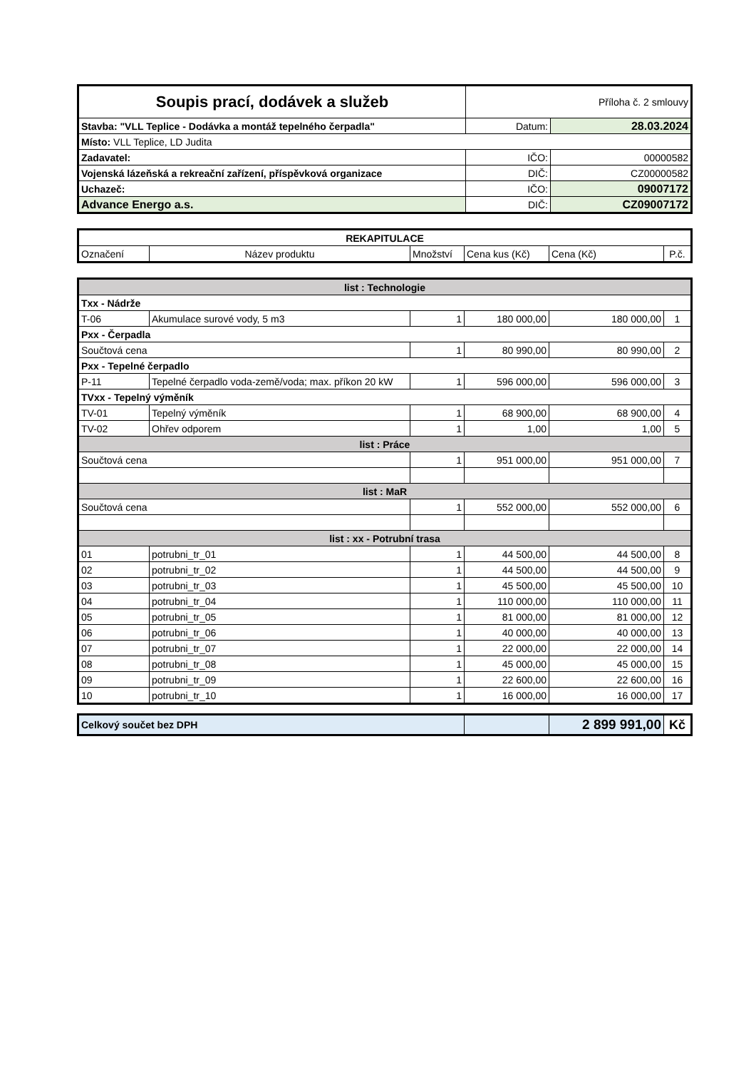| Soupis prací, dodávek a služeb | Příloha č. 2 smlouvy | |
| Stavba: "VLL Teplice - Dodávka a montáž tepelného čerpadla" | Datum: | 28.03.2024 |
| Místo: VLL Teplice, LD Judita | | |
| Zadavatel: | IČO: | 00000582 |
| Vojenská lázeňská a rekreační zařízení, příspěvková organizace | DIČ: | CZ00000582 |
| Uchazeč: | IČO: | 09007172 |
| Advance Energo a.s. | DIČ: | CZ09007172 |
| REKAPITULACE | | | | | |
| --- | --- | --- | --- | --- | --- |
| Označení | Název produktu | Množství | Cena kus (Kč) | Cena (Kč) | P.č. |
| list : Technologie | | | | | |
| Txx - Nádrže | | | | | |
| T-06 | Akumulace surové vody, 5 m3 | 1 | 180 000,00 | 180 000,00 | 1 |
| Pxx - Čerpadla | | | | | |
| Součtová cena | | 1 | 80 990,00 | 80 990,00 | 2 |
| Pxx - Tepelné čerpadlo | | | | | |
| P-11 | Tepelné čerpadlo voda-země/voda; max. příkon 20 kW | 1 | 596 000,00 | 596 000,00 | 3 |
| TVxx - Tepelný výměník | | | | | |
| TV-01 | Tepelný výměník | 1 | 68 900,00 | 68 900,00 | 4 |
| TV-02 | Ohřev odporem | 1 | 1,00 | 1,00 | 5 |
| list : Práce | | | | | |
| Součtová cena | | 1 | 951 000,00 | 951 000,00 | 7 |
| list : MaR | | | | | |
| Součtová cena | | 1 | 552 000,00 | 552 000,00 | 6 |
| list : xx - Potrubní trasa | | | | | |
| 01 | potrubni_tr_01 | 1 | 44 500,00 | 44 500,00 | 8 |
| 02 | potrubni_tr_02 | 1 | 44 500,00 | 44 500,00 | 9 |
| 03 | potrubni_tr_03 | 1 | 45 500,00 | 45 500,00 | 10 |
| 04 | potrubni_tr_04 | 1 | 110 000,00 | 110 000,00 | 11 |
| 05 | potrubni_tr_05 | 1 | 81 000,00 | 81 000,00 | 12 |
| 06 | potrubni_tr_06 | 1 | 40 000,00 | 40 000,00 | 13 |
| 07 | potrubni_tr_07 | 1 | 22 000,00 | 22 000,00 | 14 |
| 08 | potrubni_tr_08 | 1 | 45 000,00 | 45 000,00 | 15 |
| 09 | potrubni_tr_09 | 1 | 22 600,00 | 22 600,00 | 16 |
| 10 | potrubni_tr_10 | 1 | 16 000,00 | 16 000,00 | 17 |
| Celkový součet bez DPH | | 2 899 991,00 | Kč |